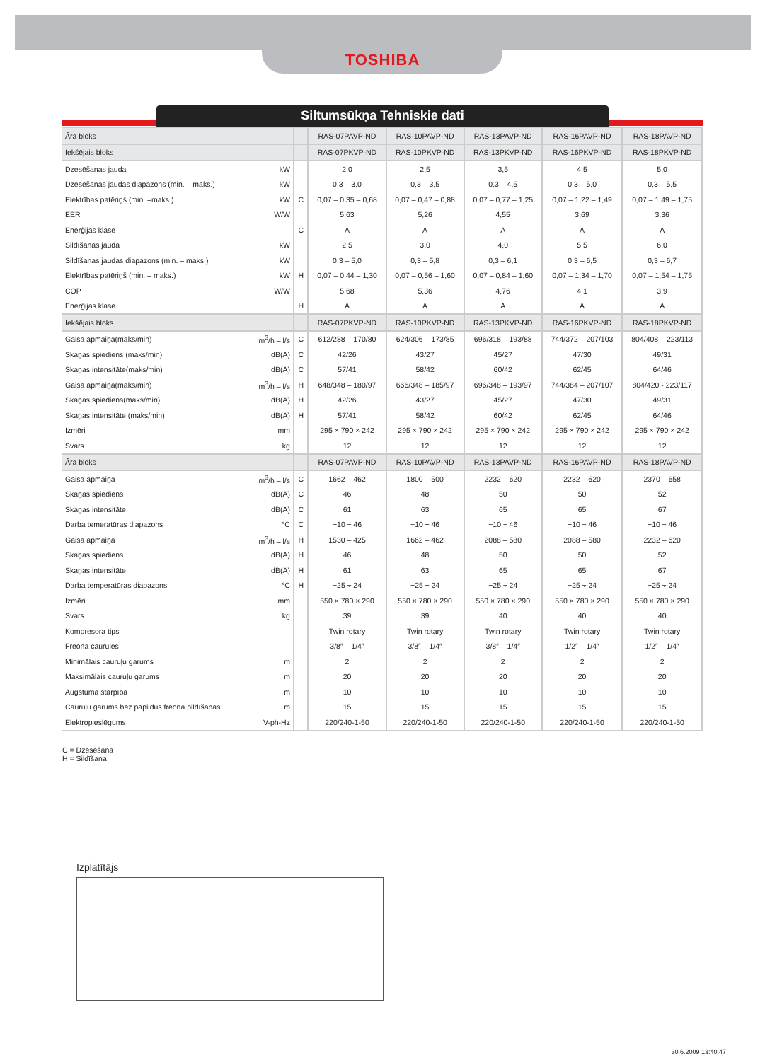TOSHIBA
Siltumsūkņa Tehniskie dati
| Āra bloks | | | RAS-07PAVP-ND | RAS-10PAVP-ND | RAS-13PAVP-ND | RAS-16PAVP-ND | RAS-18PAVP-ND |
| --- | --- | --- | --- | --- | --- | --- | --- |
| Iekšējais bloks | | | RAS-07PKVP-ND | RAS-10PKVP-ND | RAS-13PKVP-ND | RAS-16PKVP-ND | RAS-18PKVP-ND |
| Dzesēšanas jauda | kW | | 2,0 | 2,5 | 3,5 | 4,5 | 5,0 |
| Dzesēšanas jaudas diapazons (min. – maks.) | kW | | 0,3 – 3,0 | 0,3 – 3,5 | 0,3 – 4,5 | 0,3 – 5,0 | 0,3 – 5,5 |
| Elektrības patēriņš (min. –maks.) | kW | C | 0,07 – 0,35 – 0,68 | 0,07 – 0,47 – 0,88 | 0,07 – 0,77 – 1,25 | 0,07 – 1,22 – 1,49 | 0,07 – 1,49 – 1,75 |
| EER | W/W | | 5,63 | 5,26 | 4,55 | 3,69 | 3,36 |
| Enerģijas klase | | C | A | A | A | A | A |
| Sildīšanas jauda | kW | | 2,5 | 3,0 | 4,0 | 5,5 | 6,0 |
| Sildīšanas jaudas diapazons (min. – maks.) | kW | | 0,3 – 5,0 | 0,3 – 5,8 | 0,3 – 6,1 | 0,3 – 6,5 | 0,3 – 6,7 |
| Elektrības patēriņš (min. – maks.) | kW | H | 0,07 – 0,44 – 1,30 | 0,07 – 0,56 – 1,60 | 0,07 – 0,84 – 1,60 | 0,07 – 1,34 – 1,70 | 0,07 – 1,54 – 1,75 |
| COP | W/W | | 5,68 | 5,36 | 4,76 | 4,1 | 3,9 |
| Enerģijas klase | | H | A | A | A | A | A |
| Iekšējais bloks | | | RAS-07PKVP-ND | RAS-10PKVP-ND | RAS-13PKVP-ND | RAS-16PKVP-ND | RAS-18PKVP-ND |
| Gaisa apmaiņa(maks/min) | m<sup>3</sup>/h – l/s | C | 612/288 – 170/80 | 624/306 – 173/85 | 696/318 – 193/88 | 744/372 – 207/103 | 804/408 – 223/113 |
| Skaņas spiediens (maks/min) | dB(A) | C | 42/26 | 43/27 | 45/27 | 47/30 | 49/31 |
| Skaņas intensitāte(maks/min) | dB(A) | C | 57/41 | 58/42 | 60/42 | 62/45 | 64/46 |
| Gaisa apmaiņa(maks/min) | m<sup>3</sup>/h – l/s | H | 648/348 – 180/97 | 666/348 – 185/97 | 696/348 – 193/97 | 744/384 – 207/107 | 804/420 - 223/117 |
| Skaņas spiediens(maks/min) | dB(A) | H | 42/26 | 43/27 | 45/27 | 47/30 | 49/31 |
| Skaņas intensitāte (maks/min) | dB(A) | H | 57/41 | 58/42 | 60/42 | 62/45 | 64/46 |
| Izmēri | mm | | 295 × 790 × 242 | 295 × 790 × 242 | 295 × 790 × 242 | 295 × 790 × 242 | 295 × 790 × 242 |
| Svars | kg | | 12 | 12 | 12 | 12 | 12 |
| Āra bloks | | | RAS-07PAVP-ND | RAS-10PAVP-ND | RAS-13PAVP-ND | RAS-16PAVP-ND | RAS-18PAVP-ND |
| Gaisa apmaiņa | m<sup>3</sup>/h – l/s | C | 1662 – 462 | 1800 – 500 | 2232 – 620 | 2232 – 620 | 2370 – 658 |
| Skaņas spiediens | dB(A) | C | 46 | 48 | 50 | 50 | 52 |
| Skaņas intensitāte | dB(A) | C | 61 | 63 | 65 | 65 | 67 |
| Darba temeratūras diapazons | °C | C | −10 ÷ 46 | −10 ÷ 46 | −10 ÷ 46 | −10 ÷ 46 | −10 ÷ 46 |
| Gaisa apmaiņa | m<sup>3</sup>/h – l/s | H | 1530 – 425 | 1662 – 462 | 2088 – 580 | 2088 – 580 | 2232 – 620 |
| Skaņas spiediens | dB(A) | H | 46 | 48 | 50 | 50 | 52 |
| Skaņas intensitāte | dB(A) | H | 61 | 63 | 65 | 65 | 67 |
| Darba temperatūras diapazons | °C | H | −25 ÷ 24 | −25 ÷ 24 | −25 ÷ 24 | −25 ÷ 24 | −25 ÷ 24 |
| Izmēri | mm | | 550 × 780 × 290 | 550 × 780 × 290 | 550 × 780 × 290 | 550 × 780 × 290 | 550 × 780 × 290 |
| Svars | kg | | 39 | 39 | 40 | 40 | 40 |
| Kompresora tips | | | Twin rotary | Twin rotary | Twin rotary | Twin rotary | Twin rotary |
| Freona caurules | | | 3/8″ – 1/4″ | 3/8″ – 1/4″ | 3/8″ – 1/4″ | 1/2″ – 1/4″ | 1/2″ – 1/4″ |
| Minimālais cauruļu garums | m | | 2 | 2 | 2 | 2 | 2 |
| Maksimālais cauruļu garums | m | | 20 | 20 | 20 | 20 | 20 |
| Augstuma starpība | m | | 10 | 10 | 10 | 10 | 10 |
| Cauruļu garums bez papildus freona pildīšanas | m | | 15 | 15 | 15 | 15 | 15 |
| Elektropieslēgums | V-ph-Hz | | 220/240-1-50 | 220/240-1-50 | 220/240-1-50 | 220/240-1-50 | 220/240-1-50 |
C = Dzesēšana
H = Sildīšana
Izplatītājs
30.6.2009 13:40:47